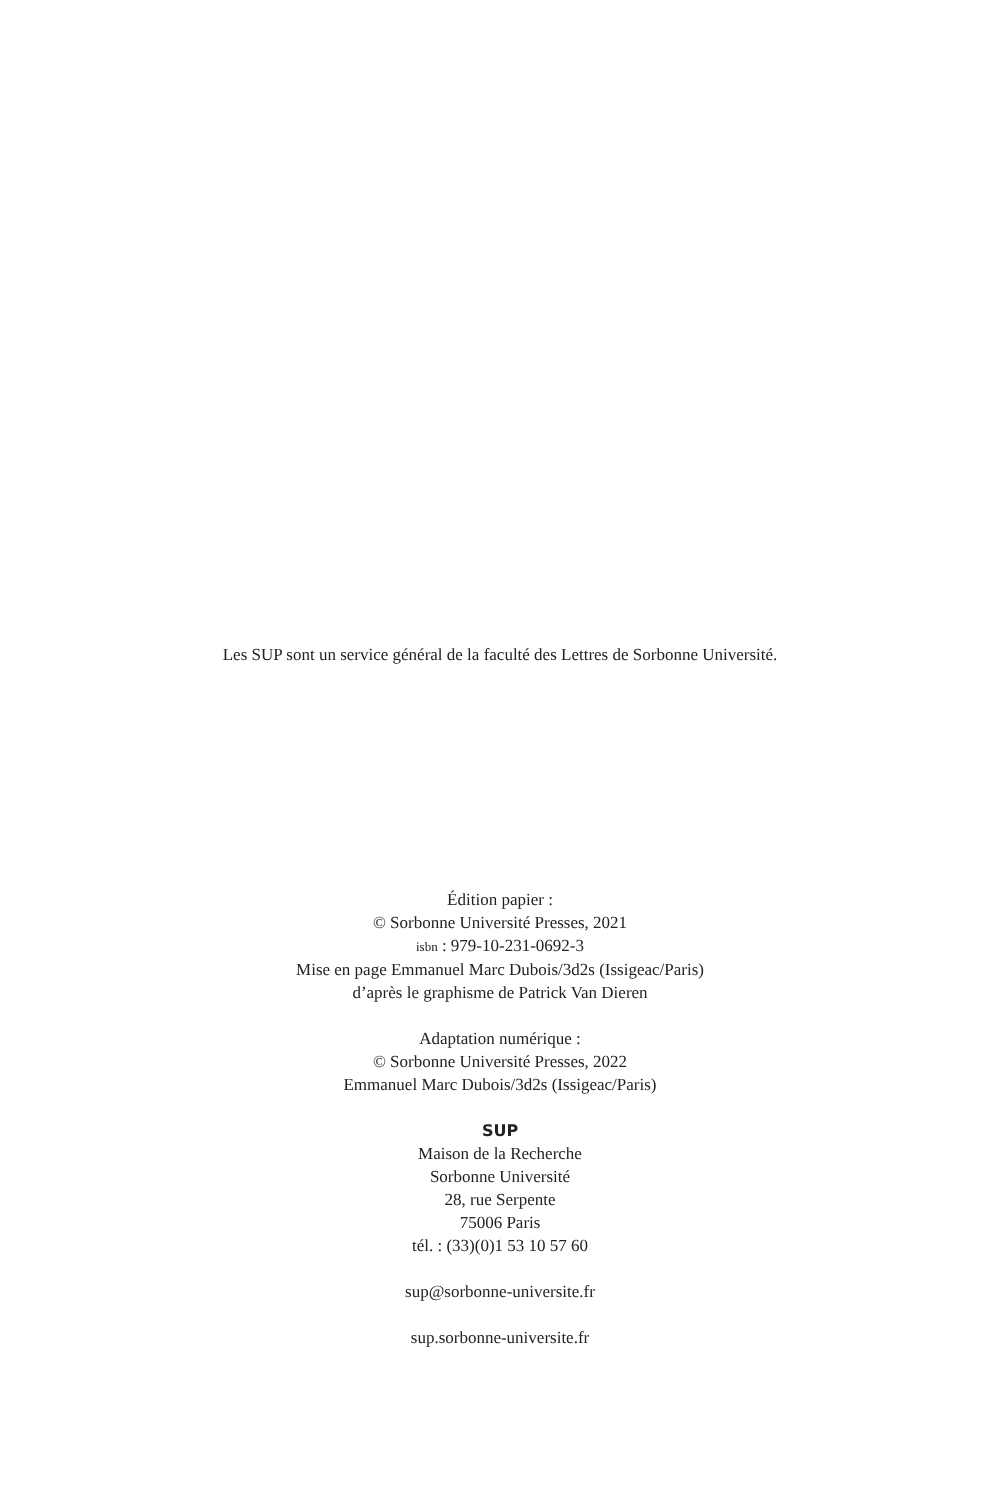Les SUP sont un service général de la faculté des Lettres de Sorbonne Université.
Édition papier :
© Sorbonne Université Presses, 2021
isbn : 979-10-231-0692-3
Mise en page Emmanuel Marc Dubois/3d2s (Issigeac/Paris)
d’après le graphisme de Patrick Van Dieren
Adaptation numérique :
© Sorbonne Université Presses, 2022
Emmanuel Marc Dubois/3d2s (Issigeac/Paris)
SUP
Maison de la Recherche
Sorbonne Université
28, rue Serpente
75006 Paris
tél. : (33)(0)1 53 10 57 60
sup@sorbonne-universite.fr
sup.sorbonne-universite.fr